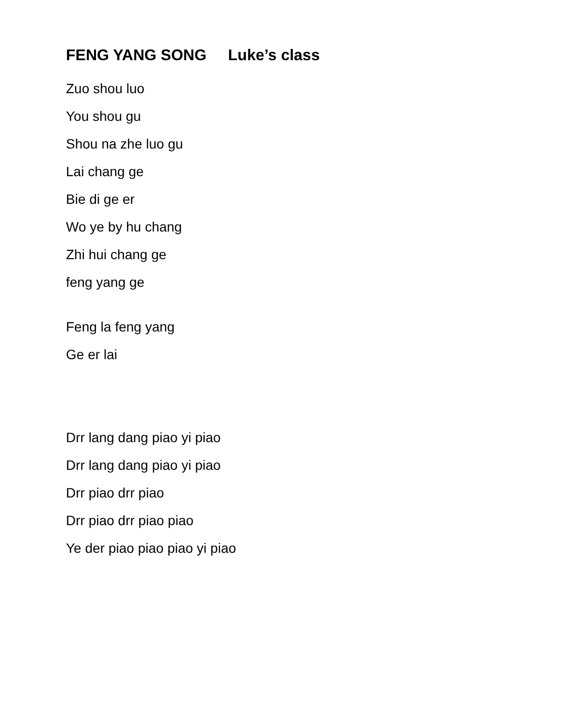FENG YANG SONG Luke’s class
Zuo shou luo
You shou gu
Shou na zhe luo gu
Lai chang ge
Bie di ge er
Wo ye by hu chang
Zhi hui chang ge
feng yang ge
Feng la feng yang
Ge er lai
Drr lang dang piao yi piao
Drr lang dang piao yi piao
Drr piao drr piao
Drr piao drr piao piao
Ye der piao piao piao yi piao